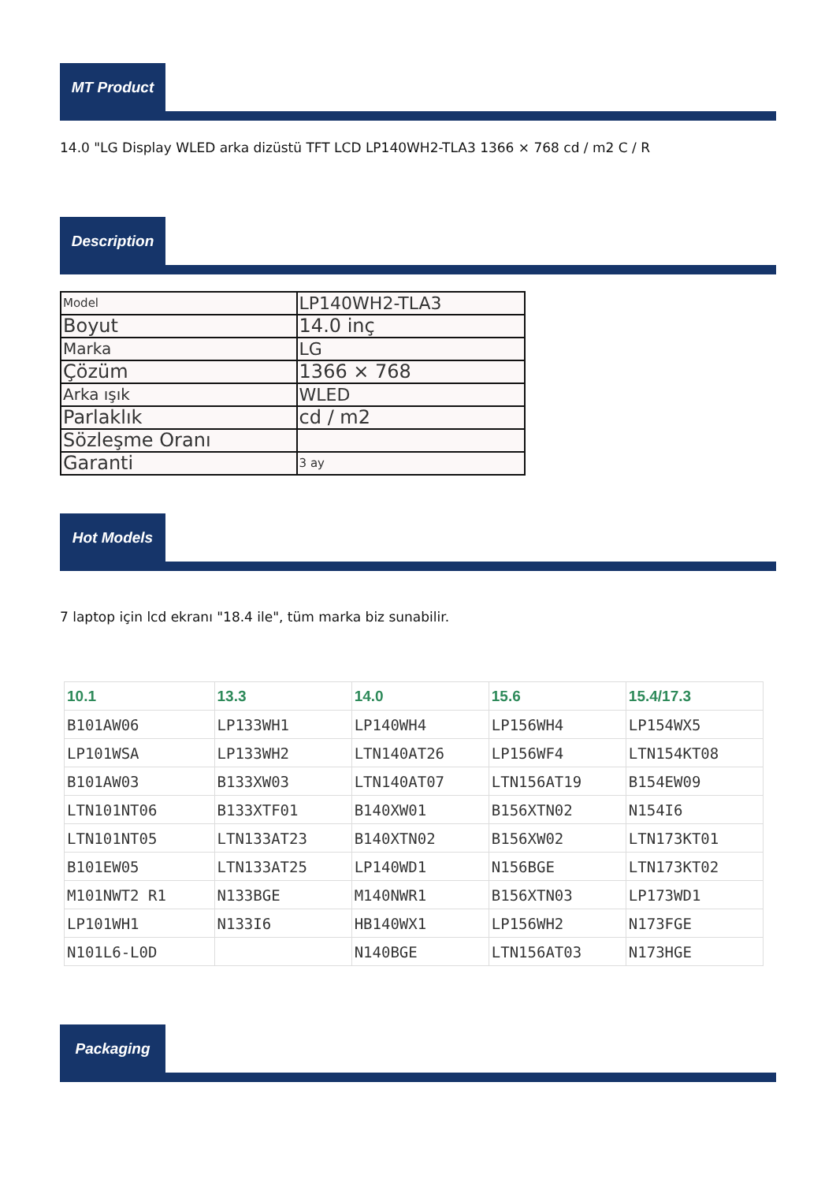MT Product
14.0 "LG Display WLED arka dizüstü TFT LCD LP140WH2-TLA3 1366 × 768 cd / m2 C / R
Description
| Model | LP140WH2-TLA3 |
| Boyut | 14.0 inç |
| Marka | LG |
| Çözüm | 1366 × 768 |
| Arka ışık | WLED |
| Parlaklık | cd / m2 |
| Sözleşme Oranı | |
| Garanti | 3 ay |
Hot Models
7 laptop için lcd ekranı "18.4 ile", tüm marka biz sunabilir.
| 10.1 | 13.3 | 14.0 | 15.6 | 15.4/17.3 |
| --- | --- | --- | --- | --- |
| B101AW06 | LP133WH1 | LP140WH4 | LP156WH4 | LP154WX5 |
| LP101WSA | LP133WH2 | LTN140AT26 | LP156WF4 | LTN154KT08 |
| B101AW03 | B133XW03 | LTN140AT07 | LTN156AT19 | B154EW09 |
| LTN101NT06 | B133XTF01 | B140XW01 | B156XTN02 | N154I6 |
| LTN101NT05 | LTN133AT23 | B140XTN02 | B156XW02 | LTN173KT01 |
| B101EW05 | LTN133AT25 | LP140WD1 | N156BGE | LTN173KT02 |
| M101NWT2 R1 | N133BGE | M140NWR1 | B156XTN03 | LP173WD1 |
| LP101WH1 | N133I6 | HB140WX1 | LP156WH2 | N173FGE |
| N101L6-L0D | | N140BGE | LTN156AT03 | N173HGE |
Packaging